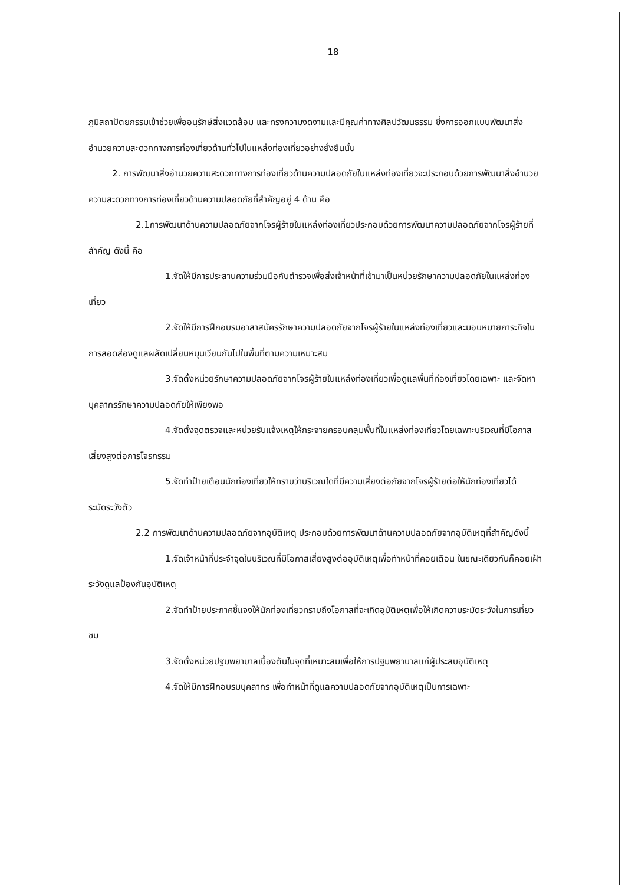18
ภูมิสถาปัตยกรรมเข้าช่วยเพื่ออนุรักษ์สิ่งแวดล้อม และทรงความงดงามและมีคุณค่าทางศิลปวัฒนธรรม ซึ่งการออกแบบพัฒนาสิ่งอำนวยความสะดวกทางการท่องเที่ยวด้านทั่วไปในแหล่งท่องเที่ยวอย่างยั่งยืนนั้น
2. การพัฒนาสิ่งอำนวยความสะดวกทางการท่องเที่ยวด้านความปลอดภัยในแหล่งท่องเที่ยวจะประกอบด้วยการพัฒนาสิ่งอำนวยความสะดวกทางการท่องเที่ยวด้านความปลอดภัยที่สำคัญอยู่ 4 ด้าน คือ
2.1การพัฒนาด้านความปลอดภัยจากโจรผู้ร้ายในแหล่งท่องเที่ยวประกอบด้วยการพัฒนาความปลอดภัยจากโจรผู้ร้ายที่สำคัญ ดังนี้ คือ
1.จัดให้มีการประสานความร่วมมือกับตำรวจเพื่อส่งเจ้าหน้าที่เข้ามาเป็นหน่วยรักษาความปลอดภัยในแหล่งท่องเที่ยว
2.จัดให้มีการฝึกอบรมอาสาสมัครรักษาความปลอดภัยจากโจรผู้ร้ายในแหล่งท่องเที่ยวและมอบหมายภาระกิจในการสอดส่องดูแลผลัดเปลี่ยนหมุนเวียนกันไปในพื้นที่ตามความเหมาะสม
3.จัดตั้งหน่วยรักษาความปลอดภัยจากโจรผู้ร้ายในแหล่งท่องเที่ยวเพื่อดูแลพื้นที่ท่องเที่ยวโดยเฉพาะ และจัดหาบุคลากรรักษาความปลอดภัยให้เพียงพอ
4.จัดตั้งจุดตรวจและหน่วยรับแจ้งเหตุให้กระจายครอบคลุมพื้นที่ในแหล่งท่องเที่ยวโดยเฉพาะบริเวณที่มีโอกาสเสี่ยงสูงต่อการโจรกรรม
5.จัดทำป้ายเตือนนักท่องเที่ยวให้ทราบว่าบริเวณใดที่มีความเสี่ยงต่อภัยจากโจรผู้ร้ายต่อให้นักท่องเที่ยวได้ระมัดระวังตัว
2.2 การพัฒนาด้านความปลอดภัยจากอุบัติเหตุ ประกอบด้วยการพัฒนาด้านความปลอดภัยจากอุบัติเหตุที่สำคัญดังนี้
1.จัดเจ้าหน้าที่ประจำจุดในบริเวณที่มีโอกาสเสี่ยงสูงต่ออุบัติเหตุเพื่อทำหน้าที่คอยเตือน ในขณะเดียวกันก็คอยเฝ้าระวังดูแลป้องกันอุบัติเหตุ
2.จัดทำป้ายประกาศชี้แจงให้นักท่องเที่ยวทราบถึงโอกาสที่จะเกิดอุบัติเหตุเพื่อให้เกิดความระมัดระวังในการเที่ยวชม
3.จัดตั้งหน่วยปฐมพยาบาลเบื้องต้นในจุดที่เหมาะสมเพื่อให้การปฐมพยาบาลแก่ผู้ประสบอุบัติเหตุ
4.จัดให้มีการฝึกอบรมบุคลากร เพื่อทำหน้าที่ดูแลความปลอดภัยจากอุบัติเหตุเป็นการเฉพาะ